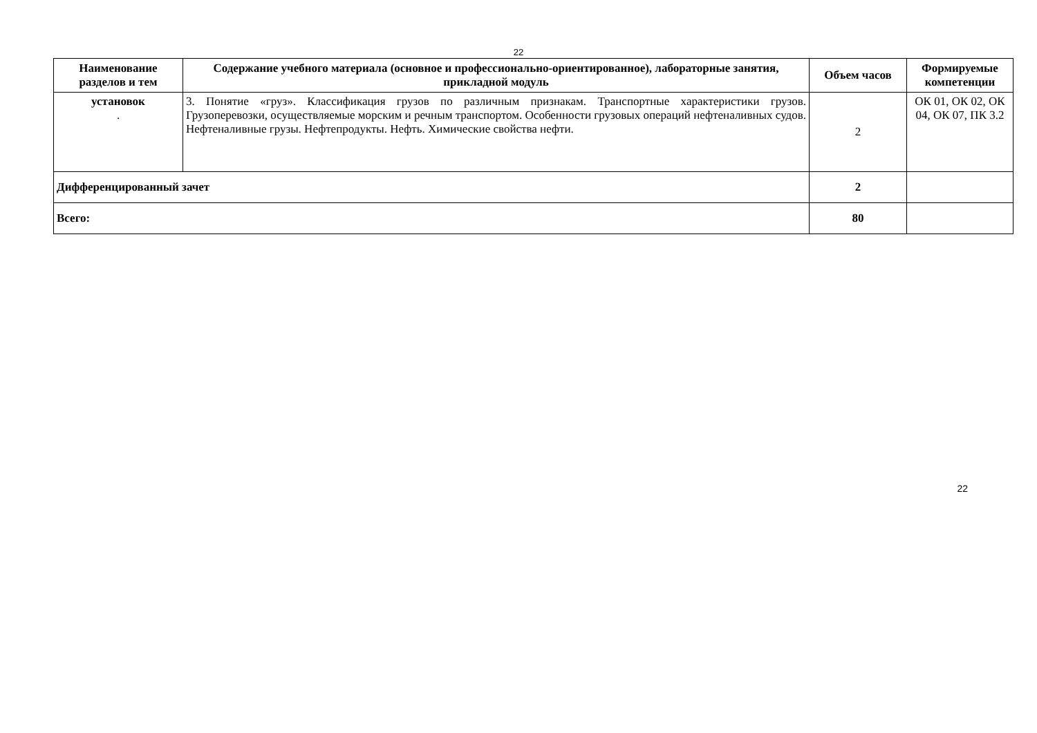22
| Наименование разделов и тем | Содержание учебного материала (основное и профессионально-ориентированное), лабораторные занятия, прикладной модуль | Объем часов | Формируемые компетенции |
| --- | --- | --- | --- |
| установок . | 3. Понятие «груз». Классификация грузов по различным признакам. Транспортные характеристики грузов. Грузоперевозки, осуществляемые морским и речным транспортом. Особенности грузовых операций нефтеналивных судов. Нефтеналивные грузы. Нефтепродукты. Нефть. Химические свойства нефти. | 2 | ОК 01, ОК 02, ОК 04, ОК 07, ПК 3.2 |
| Дифференцированный зачет | | 2 | |
| Всего: | | 80 | |
22